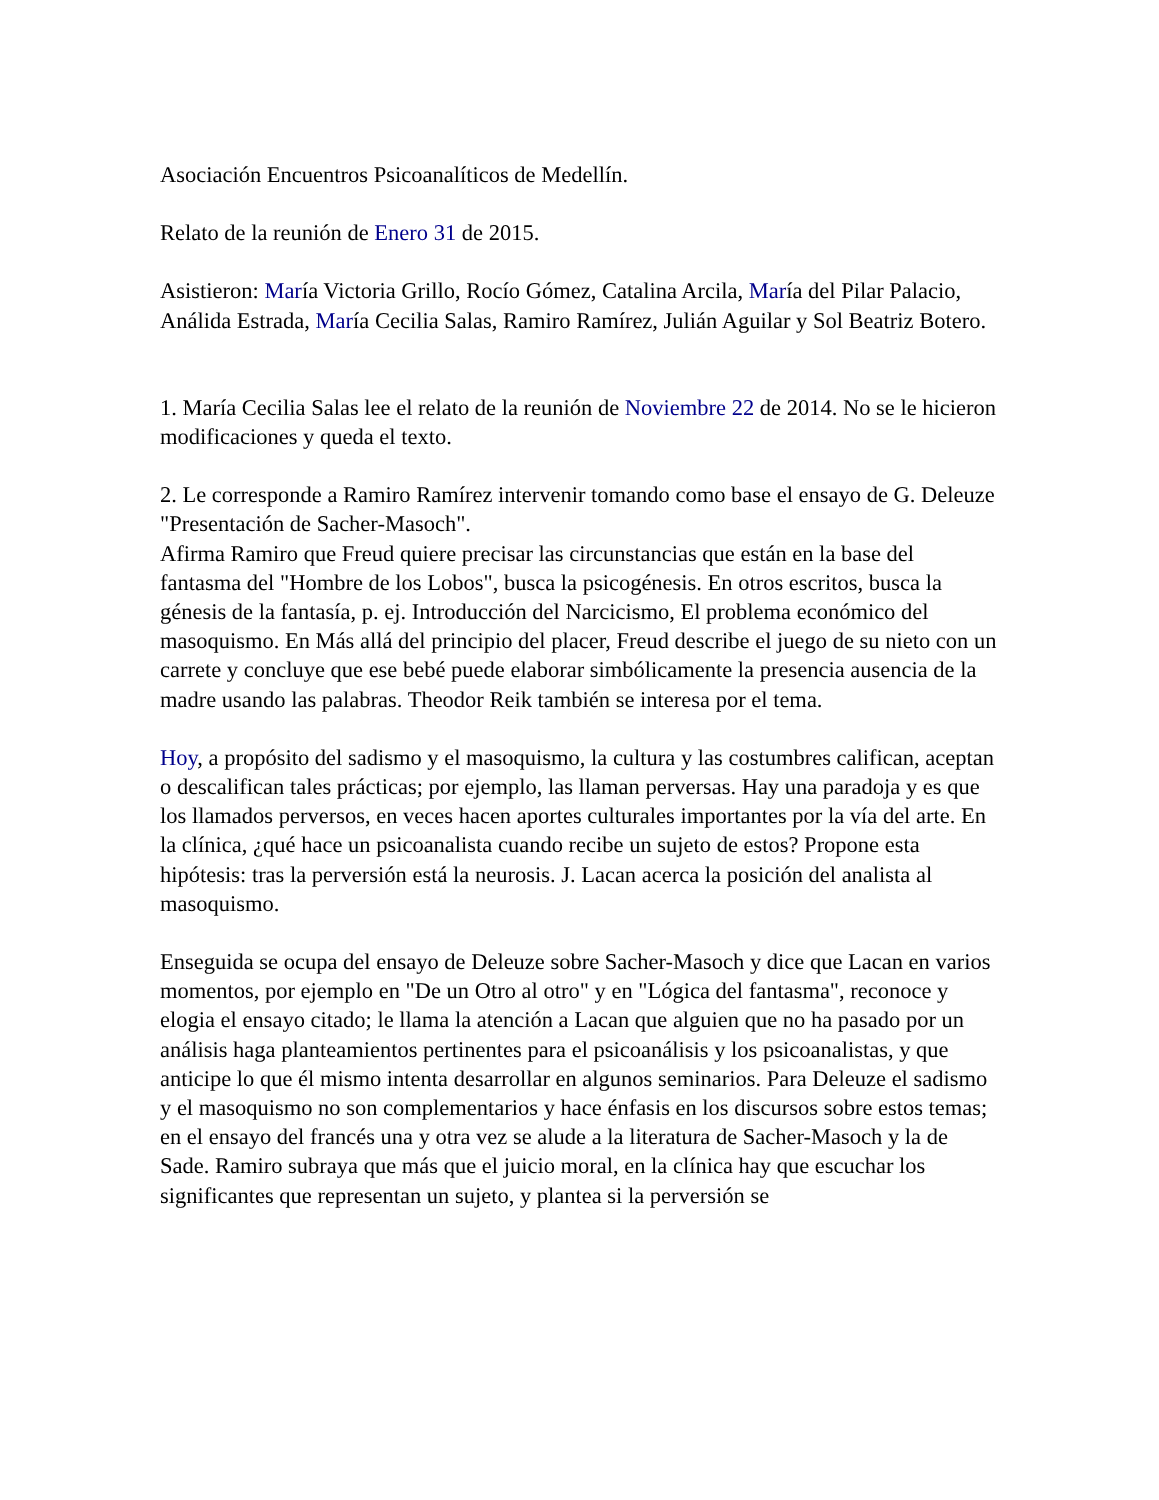Asociación Encuentros Psicoanalíticos de Medellín.
Relato de la reunión de Enero 31 de 2015.
Asistieron: María Victoria Grillo, Rocío Gómez, Catalina Arcila, María del Pilar Palacio, Análida Estrada, María Cecilia Salas, Ramiro Ramírez, Julián Aguilar y Sol Beatriz Botero.
1. María Cecilia Salas lee el relato de la reunión de Noviembre 22 de 2014. No se le hicieron modificaciones y queda el texto.
2. Le corresponde a Ramiro Ramírez intervenir tomando como base el ensayo de G. Deleuze "Presentación de Sacher-Masoch".
Afirma Ramiro que Freud quiere precisar las circunstancias que están en la base del fantasma del "Hombre de los Lobos", busca la psicogénesis. En otros escritos, busca la génesis de la fantasía, p. ej. Introducción del Narcicismo, El problema económico del masoquismo. En Más allá del principio del placer, Freud describe el juego de su nieto con un carrete y concluye que ese bebé puede elaborar simbólicamente la presencia ausencia de la madre usando las palabras. Theodor Reik también se interesa por el tema.
Hoy, a propósito del sadismo y el masoquismo, la cultura y las costumbres califican, aceptan o descalifican tales prácticas; por ejemplo, las llaman perversas. Hay una paradoja y es que los llamados perversos, en veces hacen aportes culturales importantes por la vía del arte. En la clínica, ¿qué hace un psicoanalista cuando recibe un sujeto de estos? Propone esta hipótesis: tras la perversión está la neurosis. J. Lacan acerca la posición del analista al masoquismo.
Enseguida se ocupa del ensayo de Deleuze sobre Sacher-Masoch y dice que Lacan en varios momentos, por ejemplo en "De un Otro al otro" y en "Lógica del fantasma", reconoce y elogia el ensayo citado; le llama la atención a Lacan que alguien que no ha pasado por un análisis haga planteamientos pertinentes para el psicoanálisis y los psicoanalistas, y que anticipe lo que él mismo intenta desarrollar en algunos seminarios. Para Deleuze el sadismo y el masoquismo no son complementarios y hace énfasis en los discursos sobre estos temas; en el ensayo del francés una y otra vez se alude a la literatura de Sacher-Masoch y la de Sade. Ramiro subraya que más que el juicio moral, en la clínica hay que escuchar los significantes que representan un sujeto, y plantea si la perversión se